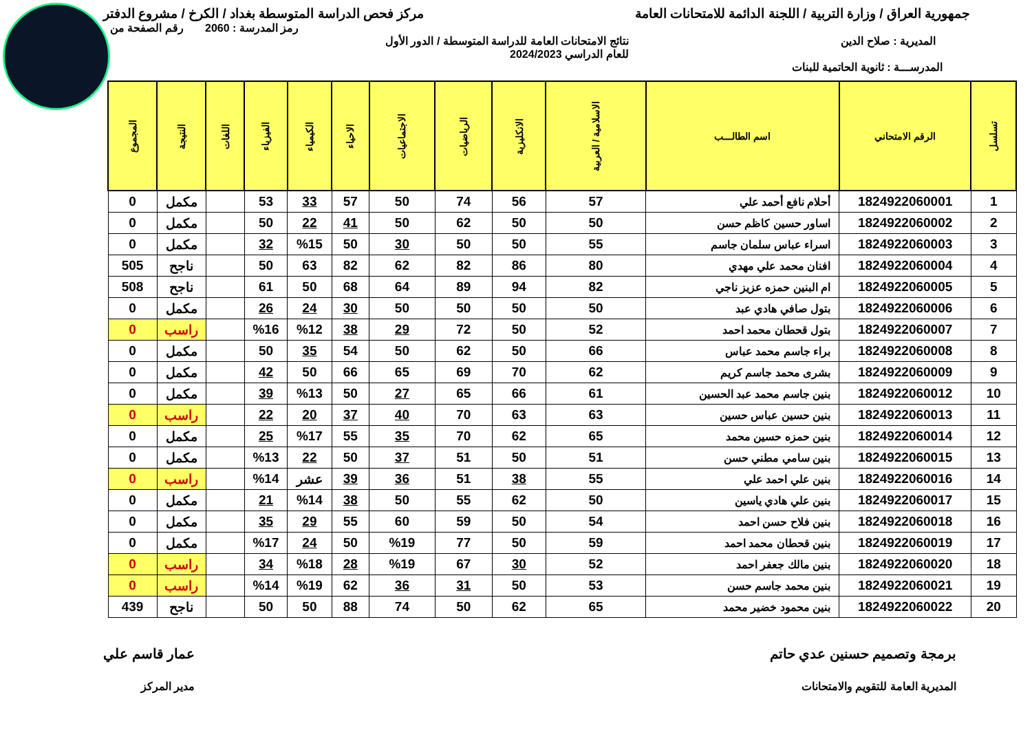جمهورية العراق / وزارة التربية / اللجنة الدائمة للامتحانات العامة
مركز فحص الدراسة المتوسطة بغداد / الكرخ / مشروع الدفتر
رمز المدرسة : 2060 رقم الصفحة من
المديرية : صلاح الدين نتائج الامتحانات العامة للدراسة المتوسطة / الدور الأول
للعام الدراسي 2024/2023
المدرســـة : ثانوية الحاتمية للبنات
| تسلسل | الرقم الامتحاني | اسم الطالـــب | الاسلامية / العربية | الانكليزية | الرياضيات | الاجتماعيات | الاحياء | الكيمياء | الفيزياء | اللغات | النتيجة | المجموع |
| --- | --- | --- | --- | --- | --- | --- | --- | --- | --- | --- | --- | --- |
| 1 | 1824922060001 | أحلام نافع أحمد علي | 57 | 56 | 74 | 50 | 57 | 33 | 53 | | مكمل | 0 |
| 2 | 1824922060002 | اساور حسين كاظم حسن | 50 | 50 | 62 | 50 | 41 | 22 | 50 | | مكمل | 0 |
| 3 | 1824922060003 | اسراء عباس سلمان جاسم | 55 | 50 | 50 | 30 | 50 | %15 | 32 | | مكمل | 0 |
| 4 | 1824922060004 | افنان محمد علي مهدي | 80 | 86 | 82 | 62 | 82 | 63 | 50 | | ناجح | 505 |
| 5 | 1824922060005 | ام البنين حمزه عزيز ناجي | 82 | 94 | 89 | 64 | 68 | 50 | 61 | | ناجح | 508 |
| 6 | 1824922060006 | بتول صافي هادي عبد | 50 | 50 | 50 | 50 | 30 | 24 | 26 | | مكمل | 0 |
| 7 | 1824922060007 | بتول قحطان محمد احمد | 52 | 50 | 72 | 29 | 38 | %12 | %16 | | راسب | 0 |
| 8 | 1824922060008 | براء جاسم محمد عباس | 66 | 50 | 62 | 50 | 54 | 35 | 50 | | مكمل | 0 |
| 9 | 1824922060009 | بشرى محمد جاسم كريم | 62 | 70 | 69 | 65 | 66 | 50 | 42 | | مكمل | 0 |
| 10 | 1824922060012 | بنين جاسم محمد عبد الحسين | 61 | 66 | 65 | 27 | 50 | %13 | 39 | | مكمل | 0 |
| 11 | 1824922060013 | بنين حسين عباس حسين | 63 | 63 | 70 | 40 | 37 | 20 | 22 | | راسب | 0 |
| 12 | 1824922060014 | بنين حمزه حسين محمد | 65 | 62 | 70 | 35 | 55 | %17 | 25 | | مكمل | 0 |
| 13 | 1824922060015 | بنين سامي مطني حسن | 51 | 50 | 51 | 37 | 50 | 22 | %13 | | مكمل | 0 |
| 14 | 1824922060016 | بنين علي احمد علي | 55 | 38 | 51 | 36 | 39 | عشر | %14 | | راسب | 0 |
| 15 | 1824922060017 | بنين علي هادي ياسين | 50 | 62 | 55 | 50 | 38 | %14 | 21 | | مكمل | 0 |
| 16 | 1824922060018 | بنين فلاح حسن احمد | 54 | 50 | 59 | 60 | 55 | 29 | 35 | | مكمل | 0 |
| 17 | 1824922060019 | بنين قحطان محمد احمد | 59 | 50 | 77 | %19 | 50 | 24 | %17 | | مكمل | 0 |
| 18 | 1824922060020 | بنين مالك جعفر احمد | 52 | 30 | 67 | %19 | 28 | %18 | 34 | | راسب | 0 |
| 19 | 1824922060021 | بنين محمد جاسم حسن | 53 | 50 | 31 | 36 | 62 | %19 | %14 | | راسب | 0 |
| 20 | 1824922060022 | بنين محمود خضير محمد | 65 | 62 | 50 | 74 | 88 | 50 | 50 | | ناجح | 439 |
برمجة وتصميم حسنين عدي حاتم
المديرية العامة للتقويم والامتحانات
عمار قاسم علي
مدير المركز